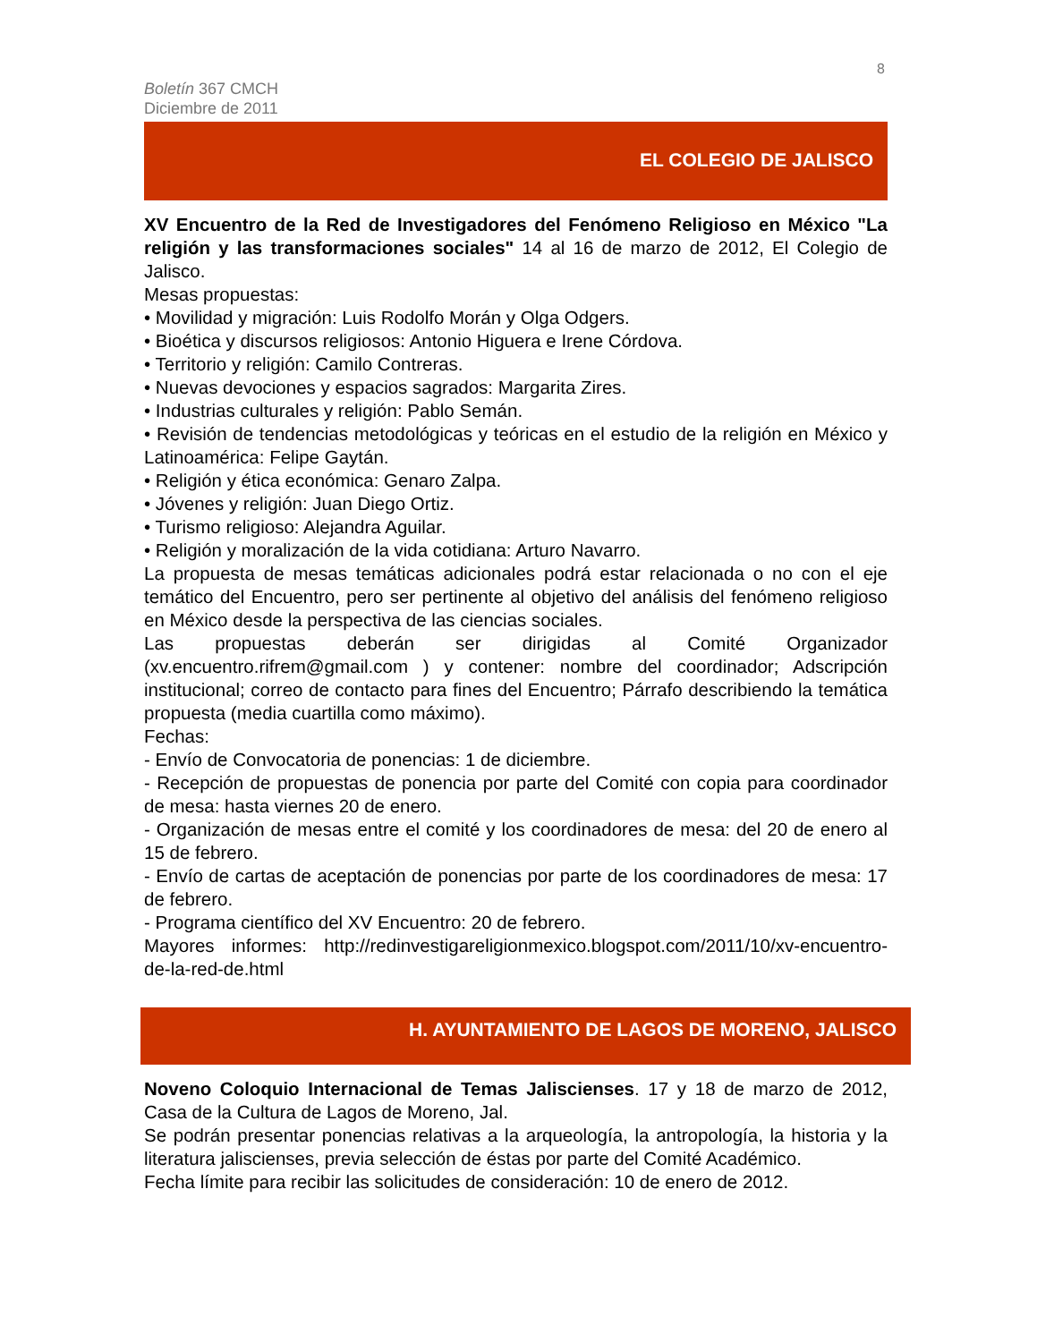8
Boletín 367 CMCH
Diciembre de 2011
EL COLEGIO DE JALISCO
XV Encuentro de la Red de Investigadores del Fenómeno Religioso en México "La religión y las transformaciones sociales" 14 al 16 de marzo de 2012, El Colegio de Jalisco.
Mesas propuestas:
• Movilidad y migración: Luis Rodolfo Morán y Olga Odgers.
• Bioética y discursos religiosos: Antonio Higuera e Irene Córdova.
• Territorio y religión: Camilo Contreras.
• Nuevas devociones y espacios sagrados: Margarita Zires.
• Industrias culturales y religión: Pablo Semán.
• Revisión de tendencias metodológicas y teóricas en el estudio de la religión en México y Latinoamérica: Felipe Gaytán.
• Religión y ética económica: Genaro Zalpa.
• Jóvenes y religión: Juan Diego Ortiz.
• Turismo religioso: Alejandra Aguilar.
• Religión y moralización de la vida cotidiana: Arturo Navarro.
La propuesta de mesas temáticas adicionales podrá estar relacionada o no con el eje temático del Encuentro, pero ser pertinente al objetivo del análisis del fenómeno religioso en México desde la perspectiva de las ciencias sociales.
Las propuestas deberán ser dirigidas al Comité Organizador (xv.encuentro.rifrem@gmail.com ) y contener: nombre del coordinador; Adscripción institucional; correo de contacto para fines del Encuentro; Párrafo describiendo la temática propuesta (media cuartilla como máximo).
Fechas:
- Envío de Convocatoria de ponencias: 1 de diciembre.
- Recepción de propuestas de ponencia por parte del Comité con copia para coordinador de mesa: hasta viernes 20 de enero.
- Organización de mesas entre el comité y los coordinadores de mesa: del 20 de enero al 15 de febrero.
- Envío de cartas de aceptación de ponencias por parte de los coordinadores de mesa: 17 de febrero.
- Programa científico del XV Encuentro: 20 de febrero.
Mayores informes: http://redinvestigareligionmexico.blogspot.com/2011/10/xv-encuentro-de-la-red-de.html
H. AYUNTAMIENTO DE LAGOS DE MORENO, JALISCO
Noveno Coloquio Internacional de Temas Jaliscienses. 17 y 18 de marzo de 2012, Casa de la Cultura de Lagos de Moreno, Jal.
Se podrán presentar ponencias relativas a la arqueología, la antropología, la historia y la literatura jaliscienses, previa selección de éstas por parte del Comité Académico.
Fecha límite para recibir las solicitudes de consideración: 10 de enero de 2012.